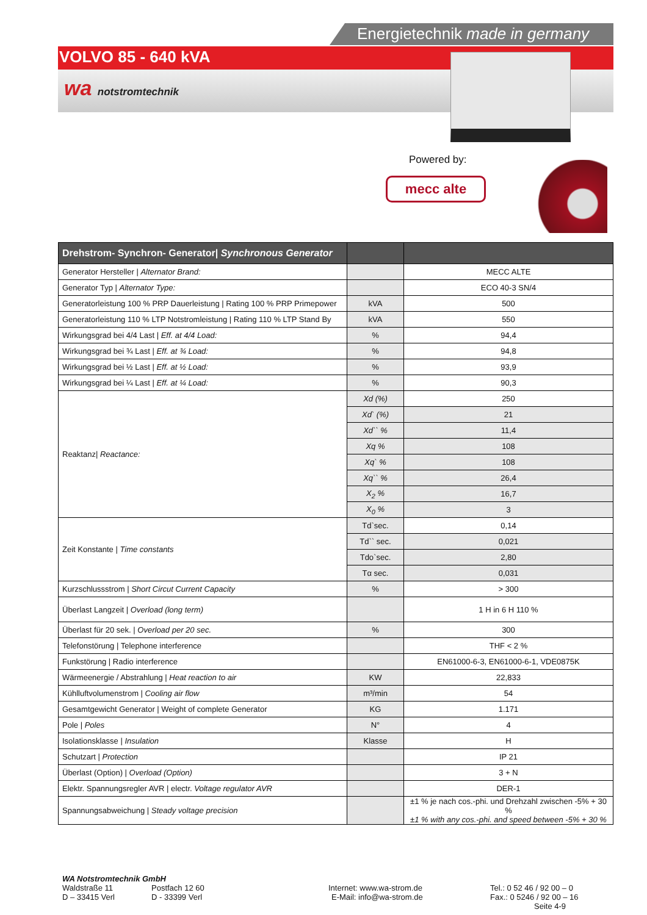Energietechnik made in germany
VOLVO 85 - 640 kVA
wa notstromtechnik
Powered by:
mecc alte
| Drehstrom- Synchron- Generator/ Synchronous Generator | | |
| --- | --- | --- |
| Generator Hersteller / Alternator Brand: | | MECC ALTE |
| Generator Typ / Alternator Type: | | ECO 40-3 SN/4 |
| Generatorleistung 100 % PRP Dauerleistung / Rating 100 % PRP Primepower | kVA | 500 |
| Generatorleistung 110 % LTP Notstromleistung / Rating 110 % LTP Stand By | kVA | 550 |
| Wirkungsgrad bei 4/4 Last / Eff. at 4/4 Load: | % | 94,4 |
| Wirkungsgrad bei ¾ Last / Eff. at ¾ Load: | % | 94,8 |
| Wirkungsgrad bei ½ Last / Eff. at ½ Load: | % | 93,9 |
| Wirkungsgrad bei ¼ Last / Eff. at ¼ Load: | % | 90,3 |
| Reaktanz/ Reactance: | Xd (%) | 250 |
| | Xd` (%) | 21 |
| | Xd`` % | 11,4 |
| | Xq % | 108 |
| | Xq` % | 108 |
| | Xq`` % | 26,4 |
| | X<sub>2</sub> % | 16,7 |
| | X<sub>0</sub> % | 3 |
| Zeit Konstante / Time constants | Td`sec. | 0,14 |
| | Td`` sec. | 0,021 |
| | Tdo`sec. | 2,80 |
| | Tα sec. | 0,031 |
| Kurzschlussstrom / Short Circut Current Capacity | % | > 300 |
| Überlast Langzeit / Overload (long term) | | 1 H in 6 H 110 % |
| Überlast für 20 sek. / Overload per 20 sec. | % | 300 |
| Telefonstörung / Telephone interference | | THF < 2 % |
| Funkstörung / Radio interference | | EN61000-6-3, EN61000-6-1, VDE0875K |
| Wärmeenergie / Abstrahlung / Heat reaction to air | KW | 22,833 |
| Kühlluftvolumenstrom / Cooling air flow | m³/min | 54 |
| Gesamtgewicht Generator / Weight of complete Generator | KG | 1.171 |
| Pole / Poles | N° | 4 |
| Isolationsklasse / Insulation | Klasse | H |
| Schutzart / Protection | | IP 21 |
| Überlast (Option) / Overload (Option) | | 3 + N |
| Elektr. Spannungsregler AVR / electr. Voltage regulator AVR | | DER-1 |
| Spannungsabweichung / Steady voltage precision | | ±1 % je nach cos.-phi. und Drehzahl zwischen -5% + 30 % ±1 % with any cos.-phi. and speed between -5% + 30 % |
WA Notstromtechnik GmbH
Waldstraße 11 Postfach 12 60 Internet: www.wa-strom.de Tel.: 0 52 46 / 92 00 – 0
D – 33415 Verl D - 33399 Verl E-Mail: info@wa-strom.de Fax.: 0 5246 / 92 00 – 16
Seite 4-9